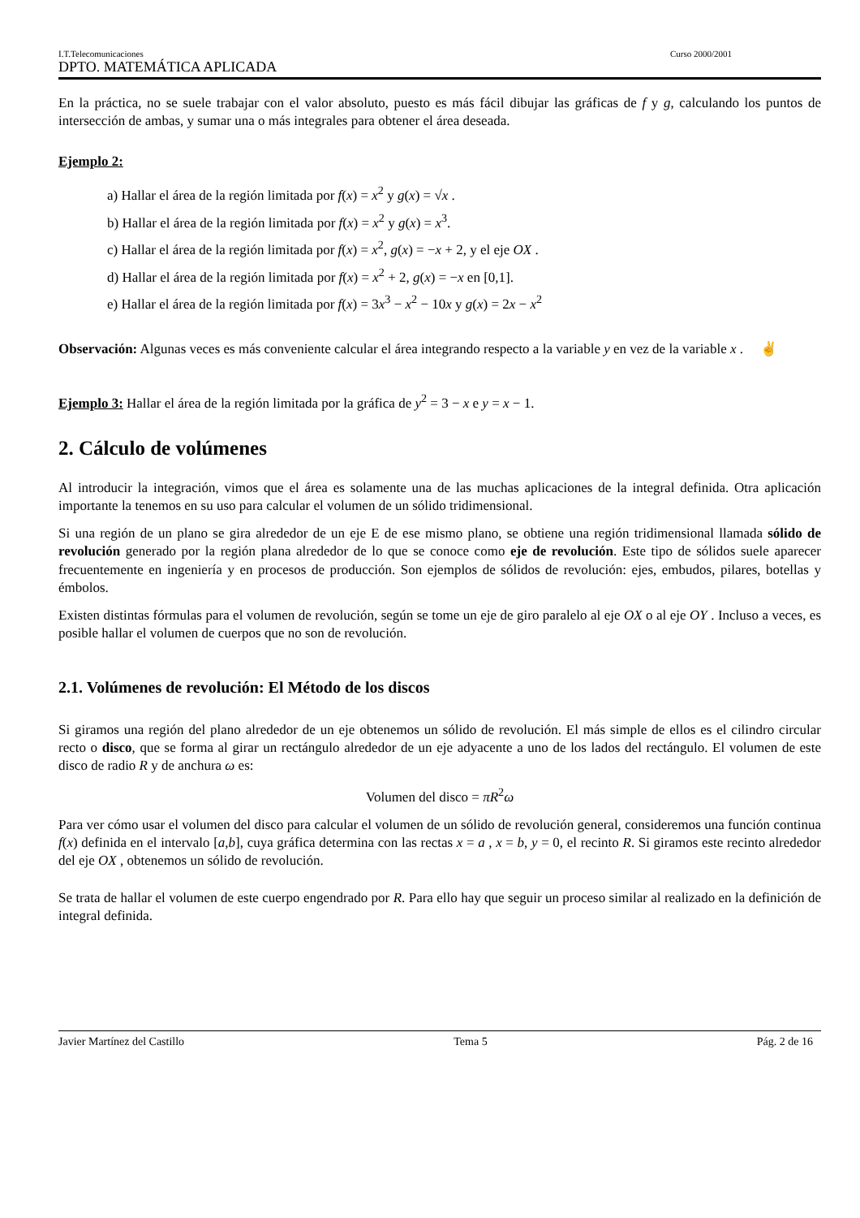I.T.Telecomunicaciones Curso 2000/2001
DPTO. MATEMÁTICA APLICADA
En la práctica, no se suele trabajar con el valor absoluto, puesto es más fácil dibujar las gráficas de f y g, calculando los puntos de intersección de ambas, y sumar una o más integrales para obtener el área deseada.
Ejemplo 2:
a) Hallar el área de la región limitada por f(x) = x<sup>2</sup> y g(x) = √x .
b) Hallar el área de la región limitada por f(x) = x<sup>2</sup> y g(x) = x<sup>3</sup>.
c) Hallar el área de la región limitada por f(x) = x<sup>2</sup>, g(x) = −x + 2, y el eje OX .
d) Hallar el área de la región limitada por f(x) = x<sup>2</sup> + 2, g(x) = −x en [0,1].
e) Hallar el área de la región limitada por f(x) = 3x<sup>3</sup> − x<sup>2</sup> − 10x y g(x) = 2x − x<sup>2</sup>
Observación: Algunas veces es más conveniente calcular el área integrando respecto a la variable y en vez de la variable x . ✌
Ejemplo 3: Hallar el área de la región limitada por la gráfica de y<sup>2</sup> = 3 − x e y = x − 1.
2. Cálculo de volúmenes
Al introducir la integración, vimos que el área es solamente una de las muchas aplicaciones de la integral definida. Otra aplicación importante la tenemos en su uso para calcular el volumen de un sólido tridimensional.
Si una región de un plano se gira alrededor de un eje E de ese mismo plano, se obtiene una región tridimensional llamada sólido de revolución generado por la región plana alrededor de lo que se conoce como eje de revolución. Este tipo de sólidos suele aparecer frecuentemente en ingeniería y en procesos de producción. Son ejemplos de sólidos de revolución: ejes, embudos, pilares, botellas y émbolos.
Existen distintas fórmulas para el volumen de revolución, según se tome un eje de giro paralelo al eje OX o al eje OY . Incluso a veces, es posible hallar el volumen de cuerpos que no son de revolución.
2.1. Volúmenes de revolución: El Método de los discos
Si giramos una región del plano alrededor de un eje obtenemos un sólido de revolución. El más simple de ellos es el cilindro circular recto o disco, que se forma al girar un rectángulo alrededor de un eje adyacente a uno de los lados del rectángulo. El volumen de este disco de radio R y de anchura ω es:
Volumen del disco = πR<sup>2</sup>ω
Para ver cómo usar el volumen del disco para calcular el volumen de un sólido de revolución general, consideremos una función continua f(x) definida en el intervalo [a,b], cuya gráfica determina con las rectas x = a , x = b, y = 0, el recinto R. Si giramos este recinto alrededor del eje OX , obtenemos un sólido de revolución.
Se trata de hallar el volumen de este cuerpo engendrado por R. Para ello hay que seguir un proceso similar al realizado en la definición de integral definida.
Javier Martínez del Castillo Tema 5 Pág. 2 de 16